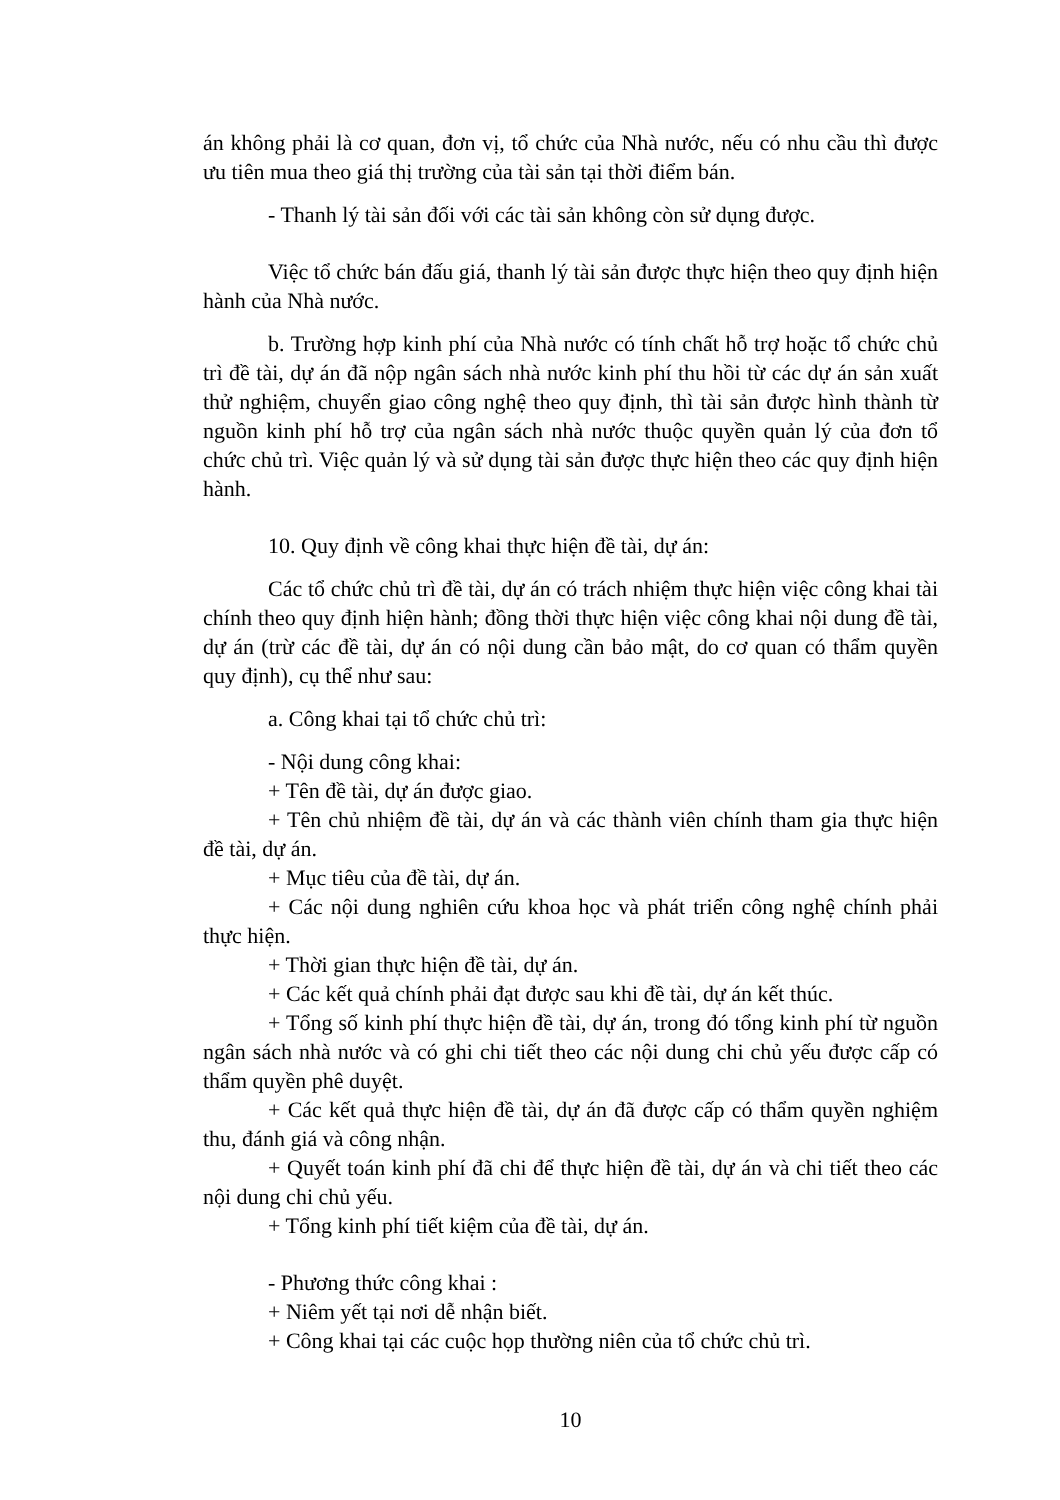án không phải là cơ quan, đơn vị, tổ chức của Nhà nước, nếu có nhu cầu thì được ưu tiên mua theo giá thị trường của tài sản tại thời điểm bán.
- Thanh lý tài sản đối với các tài sản không còn sử dụng được.
Việc tổ chức bán đấu giá, thanh lý tài sản được thực hiện theo quy định hiện hành của Nhà nước.
b. Trường hợp kinh phí của Nhà nước có tính chất hỗ trợ hoặc tổ chức chủ trì đề tài, dự án đã nộp ngân sách nhà nước kinh phí thu hồi từ các dự án sản xuất thử nghiệm, chuyển giao công nghệ theo quy định, thì tài sản được hình thành từ nguồn kinh phí hỗ trợ của ngân sách nhà nước thuộc quyền quản lý của đơn tổ chức chủ trì. Việc quản lý và sử dụng tài sản được thực hiện theo các quy định hiện hành.
10. Quy định về công khai thực hiện đề tài, dự án:
Các tổ chức chủ trì đề tài, dự án có trách nhiệm thực hiện việc công khai tài chính theo quy định hiện hành; đồng thời thực hiện việc công khai nội dung đề tài, dự án (trừ các đề tài, dự án có nội dung cần bảo mật, do cơ quan có thẩm quyền quy định), cụ thể như sau:
a. Công khai tại tổ chức chủ trì:
- Nội dung công khai:
+ Tên đề tài, dự án được giao.
+ Tên chủ nhiệm đề tài, dự án và các thành viên chính tham gia thực hiện đề tài, dự án.
+ Mục tiêu của đề tài, dự án.
+ Các nội dung nghiên cứu khoa học và phát triển công nghệ chính phải thực hiện.
+ Thời gian thực hiện đề tài, dự án.
+ Các kết quả chính phải đạt được sau khi đề tài, dự án kết thúc.
+ Tổng số kinh phí thực hiện đề tài, dự án, trong đó tổng kinh phí từ nguồn ngân sách nhà nước và có ghi chi tiết theo các nội dung chi chủ yếu được cấp có thẩm quyền phê duyệt.
+ Các kết quả thực hiện đề tài, dự án đã được cấp có thẩm quyền nghiệm thu, đánh giá và công nhận.
+ Quyết toán kinh phí đã chi để thực hiện đề tài, dự án và chi tiết theo các nội dung chi chủ yếu.
+ Tổng kinh phí tiết kiệm của đề tài, dự án.
- Phương thức công khai :
+ Niêm yết tại nơi dễ nhận biết.
+ Công khai tại các cuộc họp thường niên của tổ chức chủ trì.
10